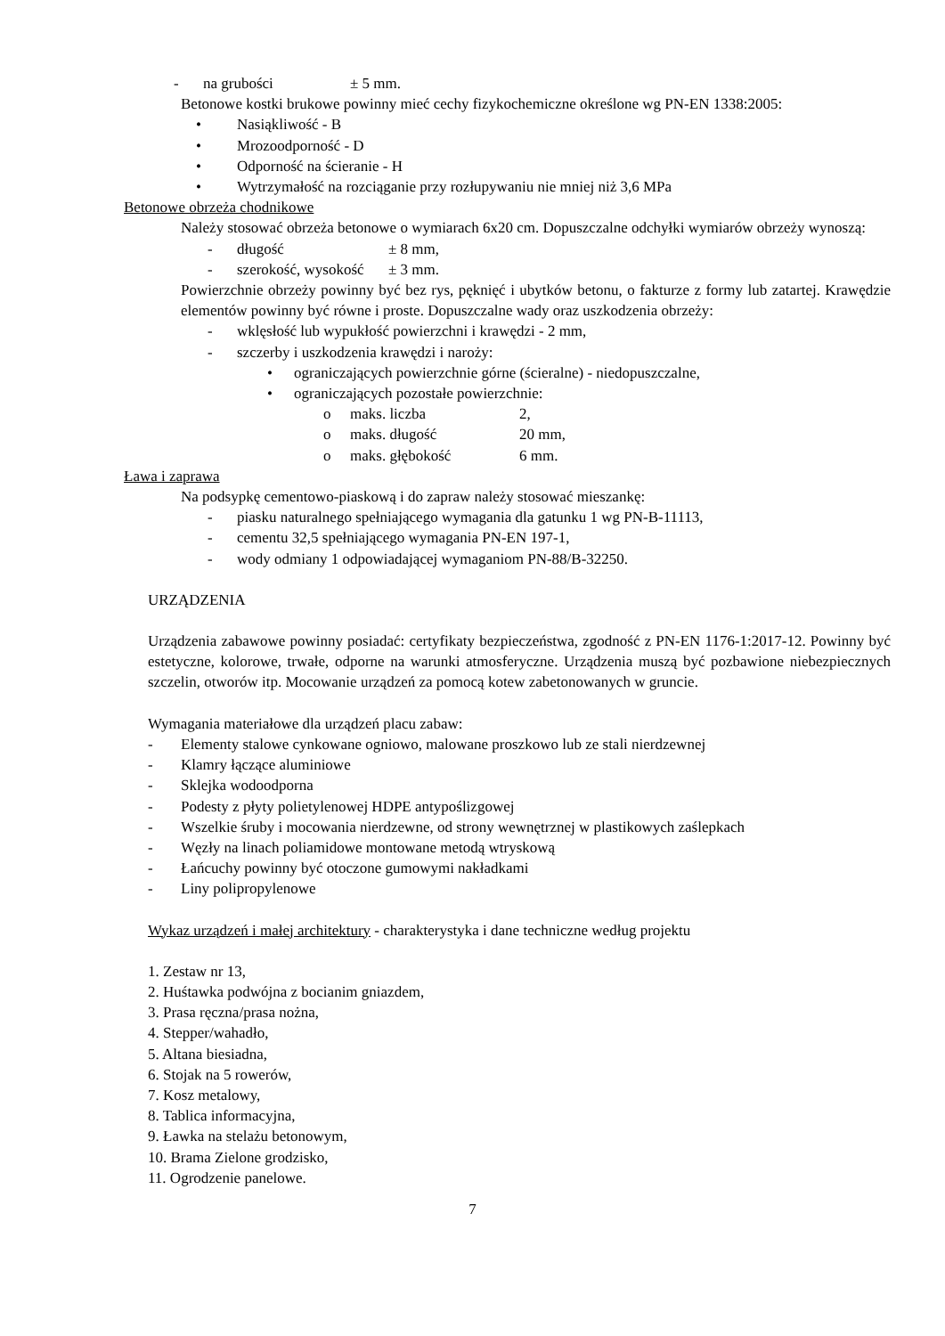- na grubości ± 5 mm.
Betonowe kostki brukowe powinny mieć cechy fizykochemiczne określone wg PN-EN 1338:2005:
• Nasiąkliwość - B
• Mrozoodporność - D
• Odporność na ścieranie - H
• Wytrzymałość na rozciąganie przy rozłupywaniu nie mniej niż 3,6 MPa
Betonowe obrzeża chodnikowe
Należy stosować obrzeża betonowe o wymiarach 6x20 cm. Dopuszczalne odchyłki wymiarów obrzeży wynoszą:
- długość ± 8 mm,
- szerokość, wysokość ± 3 mm.
Powierzchnie obrzeży powinny być bez rys, pęknięć i ubytków betonu, o fakturze z formy lub zatartej. Krawędzie elementów powinny być równe i proste. Dopuszczalne wady oraz uszkodzenia obrzeży:
- wklęsłość lub wypukłość powierzchni i krawędzi - 2 mm,
- szczerby i uszkodzenia krawędzi i naroży:
• ograniczających powierzchnie górne (ścieralne) - niedopuszczalne,
• ograniczających pozostałe powierzchnie:
o maks. liczba 2,
o maks. długość 20 mm,
o maks. głębokość 6 mm.
Ława i zaprawa
Na podsypkę cementowo-piaskową i do zapraw należy stosować mieszankę:
- piasku naturalnego spełniającego wymagania dla gatunku 1 wg PN-B-11113,
- cementu 32,5 spełniającego wymagania PN-EN 197-1,
- wody odmiany 1 odpowiadającej wymaganiom PN-88/B-32250.
URZĄDZENIA
Urządzenia zabawowe powinny posiadać: certyfikaty bezpieczeństwa, zgodność z PN-EN 1176-1:2017-12. Powinny być estetyczne, kolorowe, trwałe, odporne na warunki atmosferyczne. Urządzenia muszą być pozbawione niebezpiecznych szczelin, otworów itp. Mocowanie urządzeń za pomocą kotew zabetonowanych w gruncie.
Wymagania materiałowe dla urządzeń placu zabaw:
- Elementy stalowe cynkowane ogniowo, malowane proszkowo lub ze stali nierdzewnej
- Klamry łączące aluminiowe
- Sklejka wodoodporna
- Podesty z płyty polietylenowej HDPE antypoślizgowej
- Wszelkie śruby i mocowania nierdzewne, od strony wewnętrznej w plastikowych zaślepkach
- Węzły na linach poliamidowe montowane metodą wtryskową
- Łańcuchy powinny być otoczone gumowymi nakładkami
- Liny polipropylenowe
Wykaz urządzeń i małej architektury - charakterystyka i dane techniczne według projektu
1. Zestaw nr 13,
2. Huśtawka podwójna z bocianim gniazdem,
3. Prasa ręczna/prasa nożna,
4. Stepper/wahadło,
5. Altana biesiadna,
6. Stojak na 5 rowerów,
7. Kosz metalowy,
8. Tablica informacyjna,
9. Ławka na stelażu betonowym,
10. Brama Zielone grodzisko,
11. Ogrodzenie panelowe.
7